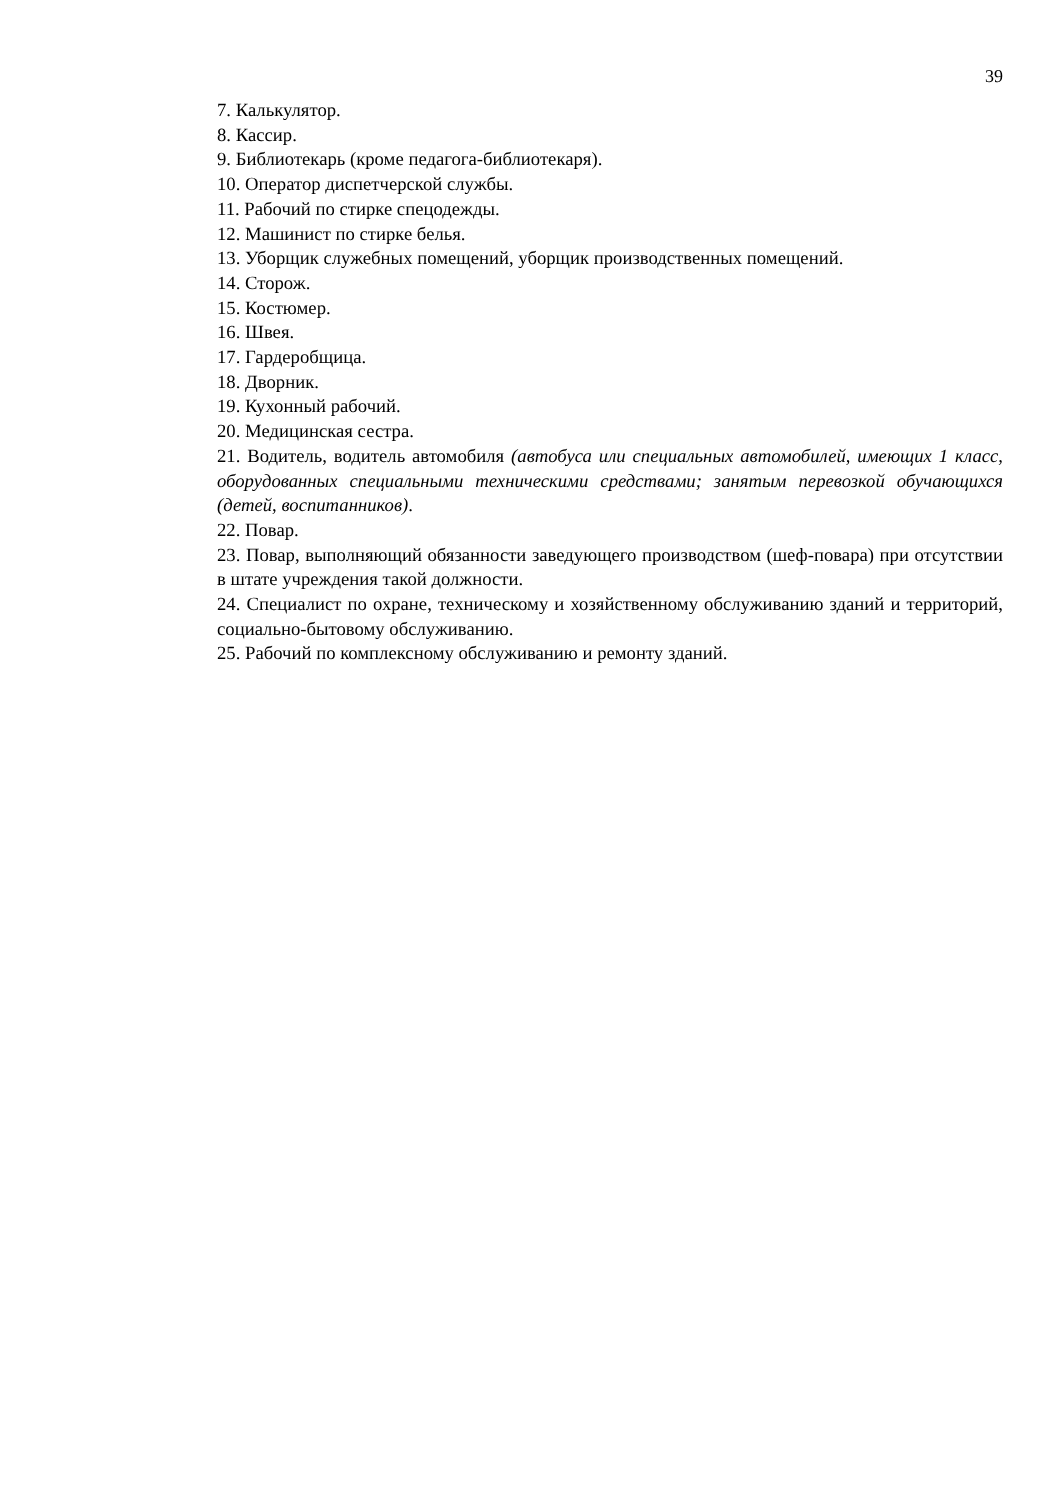39
7. Калькулятор.
8. Кассир.
9. Библиотекарь (кроме педагога-библиотекаря).
10. Оператор диспетчерской службы.
11. Рабочий по стирке спецодежды.
12. Машинист по стирке белья.
13. Уборщик служебных помещений, уборщик производственных помещений.
14. Сторож.
15. Костюмер.
16. Швея.
17. Гардеробщица.
18. Дворник.
19. Кухонный рабочий.
20. Медицинская сестра.
21. Водитель, водитель автомобиля (автобуса или специальных автомобилей, имеющих 1 класс, оборудованных специальными техническими средствами; занятым перевозкой обучающихся (детей, воспитанников).
22. Повар.
23. Повар, выполняющий обязанности заведующего производством (шеф-повара) при отсутствии в штате учреждения такой должности.
24. Специалист по охране, техническому и хозяйственному обслуживанию зданий и территорий, социально-бытовому обслуживанию.
25. Рабочий по комплексному обслуживанию и ремонту зданий.